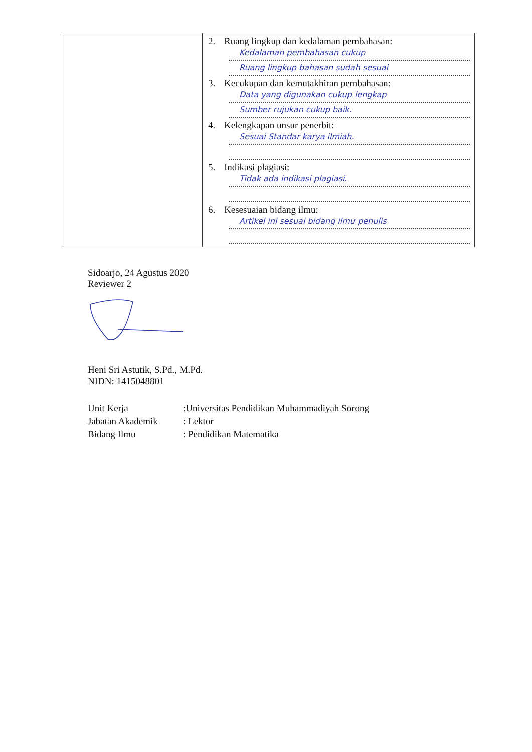| | 2. Ruang lingkup dan kedalaman pembahasan: Kedalaman pembahasan cukup Ruang lingkup bahasan sudah sesuai 3. Kecukupan dan kemutakhiran pembahasan: Data yang digunakan cukup lengkap Sumber rujukan cukup baik. 4. Kelengkapan unsur penerbit: Sesuai Standar karya ilmiah. 5. Indikasi plagiasi: Tidak ada indikasi plagiasi. 6. Kesesuaian bidang ilmu: Artikel ini sesuai bidang ilmu penulis |
Sidoarjo, 24 Agustus 2020
Reviewer 2
Heni Sri Astutik, S.Pd., M.Pd.
NIDN: 1415048801
| Unit Kerja | :Universitas Pendidikan Muhammadiyah Sorong |
| Jabatan Akademik | : Lektor |
| Bidang Ilmu | : Pendidikan Matematika |